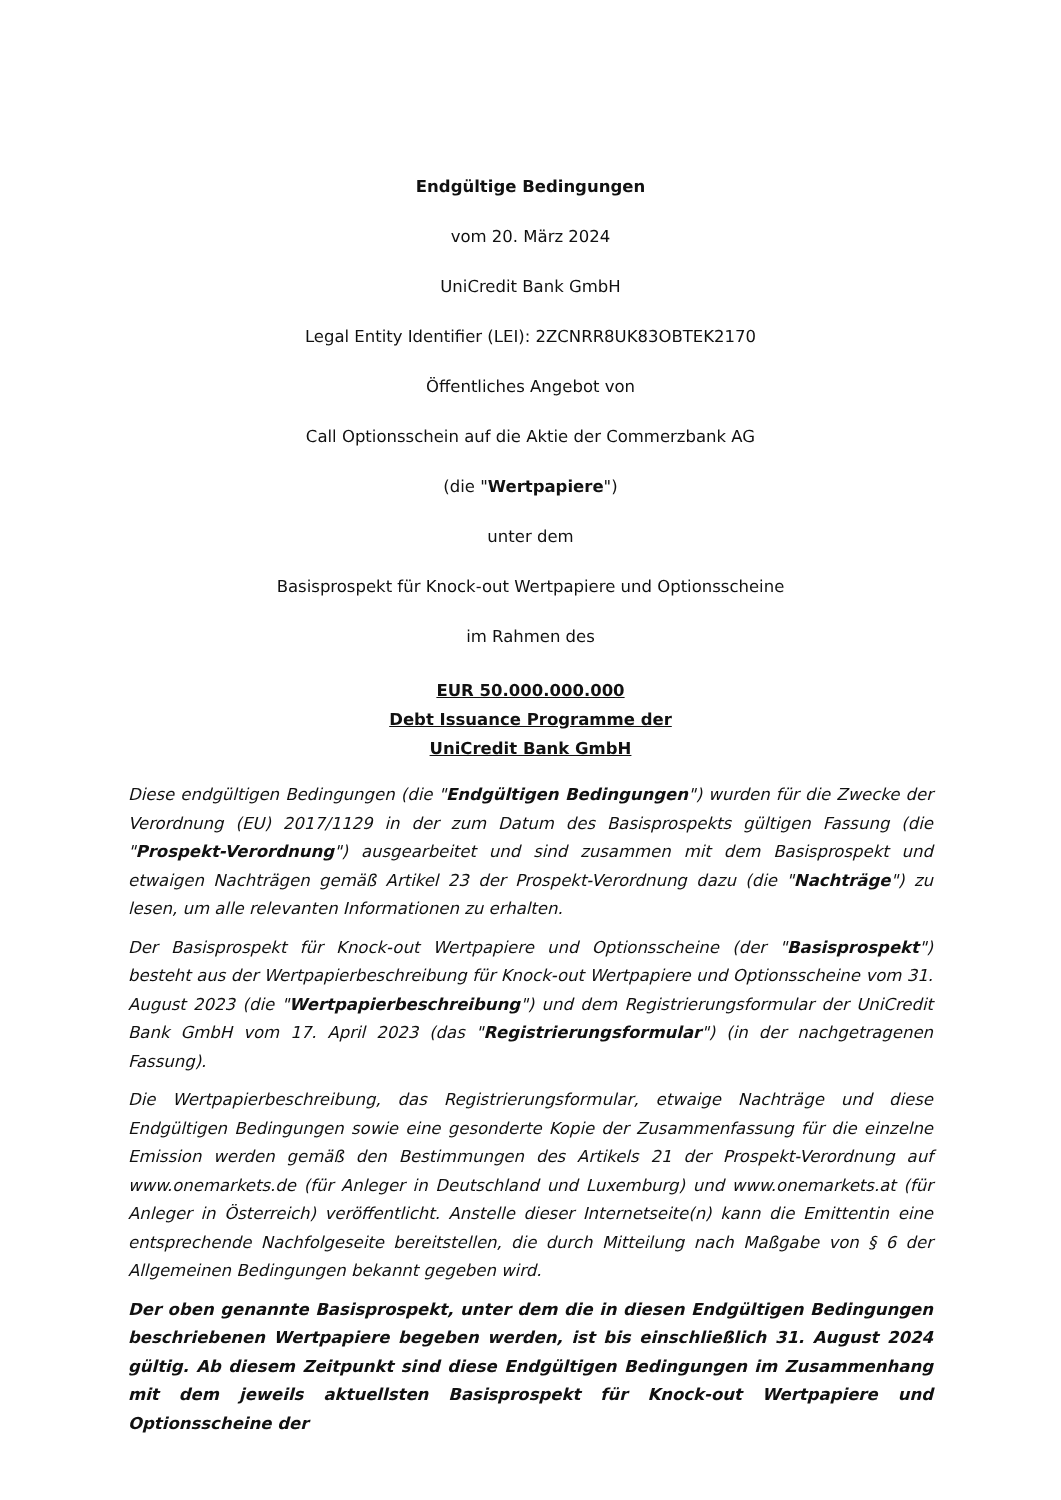Endgültige Bedingungen
vom 20. März 2024
UniCredit Bank GmbH
Legal Entity Identifier (LEI): 2ZCNRR8UK83OBTEK2170
Öffentliches Angebot von
Call Optionsschein auf die Aktie der Commerzbank AG
(die "Wertpapiere")
unter dem
Basisprospekt für Knock-out Wertpapiere und Optionsscheine
im Rahmen des
EUR 50.000.000.000
Debt Issuance Programme der
UniCredit Bank GmbH
Diese endgültigen Bedingungen (die "Endgültigen Bedingungen") wurden für die Zwecke der Verordnung (EU) 2017/1129 in der zum Datum des Basisprospekts gültigen Fassung (die "Prospekt-Verordnung") ausgearbeitet und sind zusammen mit dem Basisprospekt und etwaigen Nachträgen gemäß Artikel 23 der Prospekt-Verordnung dazu (die "Nachträge") zu lesen, um alle relevanten Informationen zu erhalten.
Der Basisprospekt für Knock-out Wertpapiere und Optionsscheine (der "Basisprospekt") besteht aus der Wertpapierbeschreibung für Knock-out Wertpapiere und Optionsscheine vom 31. August 2023 (die "Wertpapierbeschreibung") und dem Registrierungsformular der UniCredit Bank GmbH vom 17. April 2023 (das "Registrierungsformular") (in der nachgetragenen Fassung).
Die Wertpapierbeschreibung, das Registrierungsformular, etwaige Nachträge und diese Endgültigen Bedingungen sowie eine gesonderte Kopie der Zusammenfassung für die einzelne Emission werden gemäß den Bestimmungen des Artikels 21 der Prospekt-Verordnung auf www.onemarkets.de (für Anleger in Deutschland und Luxemburg) und www.onemarkets.at (für Anleger in Österreich) veröffentlicht. Anstelle dieser Internetseite(n) kann die Emittentin eine entsprechende Nachfolgeseite bereitstellen, die durch Mitteilung nach Maßgabe von § 6 der Allgemeinen Bedingungen bekannt gegeben wird.
Der oben genannte Basisprospekt, unter dem die in diesen Endgültigen Bedingungen beschriebenen Wertpapiere begeben werden, ist bis einschließlich 31. August 2024 gültig. Ab diesem Zeitpunkt sind diese Endgültigen Bedingungen im Zusammenhang mit dem jeweils aktuellsten Basisprospekt für Knock-out Wertpapiere und Optionsscheine der